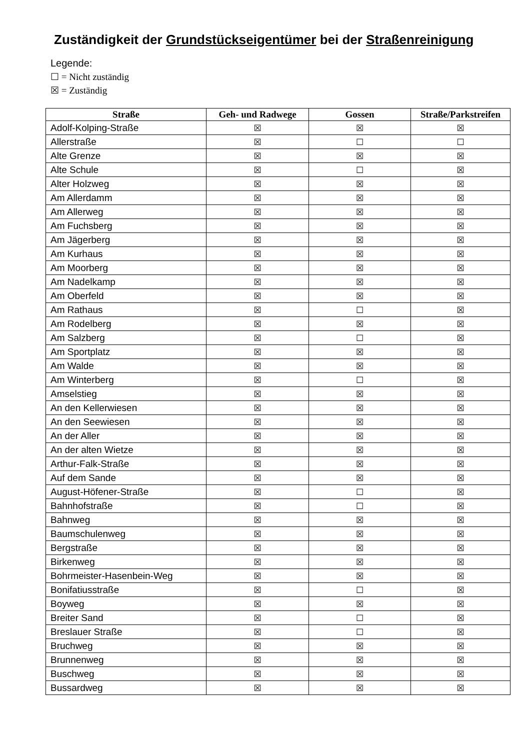Zuständigkeit der Grundstückseigentümer bei der Straßenreinigung
Legende:
☐ = Nicht zuständig
☒ = Zuständig
| Straße | Geh- und Radwege | Gossen | Straße/Parkstreifen |
| --- | --- | --- | --- |
| Adolf-Kolping-Straße | ☒ | ☒ | ☒ |
| Allerstraße | ☒ | ☐ | ☐ |
| Alte Grenze | ☒ | ☒ | ☒ |
| Alte Schule | ☒ | ☐ | ☒ |
| Alter Holzweg | ☒ | ☒ | ☒ |
| Am Allerdamm | ☒ | ☒ | ☒ |
| Am Allerweg | ☒ | ☒ | ☒ |
| Am Fuchsberg | ☒ | ☒ | ☒ |
| Am Jägerberg | ☒ | ☒ | ☒ |
| Am Kurhaus | ☒ | ☒ | ☒ |
| Am Moorberg | ☒ | ☒ | ☒ |
| Am Nadelkamp | ☒ | ☒ | ☒ |
| Am Oberfeld | ☒ | ☒ | ☒ |
| Am Rathaus | ☒ | ☐ | ☒ |
| Am Rodelberg | ☒ | ☒ | ☒ |
| Am Salzberg | ☒ | ☐ | ☒ |
| Am Sportplatz | ☒ | ☒ | ☒ |
| Am Walde | ☒ | ☒ | ☒ |
| Am Winterberg | ☒ | ☐ | ☒ |
| Amselstieg | ☒ | ☒ | ☒ |
| An den Kellerwiesen | ☒ | ☒ | ☒ |
| An den Seewiesen | ☒ | ☒ | ☒ |
| An der Aller | ☒ | ☒ | ☒ |
| An der alten Wietze | ☒ | ☒ | ☒ |
| Arthur-Falk-Straße | ☒ | ☒ | ☒ |
| Auf dem Sande | ☒ | ☒ | ☒ |
| August-Höfener-Straße | ☒ | ☐ | ☒ |
| Bahnhofstraße | ☒ | ☐ | ☒ |
| Bahnweg | ☒ | ☒ | ☒ |
| Baumschulenweg | ☒ | ☒ | ☒ |
| Bergstraße | ☒ | ☒ | ☒ |
| Birkenweg | ☒ | ☒ | ☒ |
| Bohrmeister-Hasenbein-Weg | ☒ | ☒ | ☒ |
| Bonifatiusstraße | ☒ | ☐ | ☒ |
| Boyweg | ☒ | ☒ | ☒ |
| Breiter Sand | ☒ | ☐ | ☒ |
| Breslauer Straße | ☒ | ☐ | ☒ |
| Bruchweg | ☒ | ☒ | ☒ |
| Brunnenweg | ☒ | ☒ | ☒ |
| Buschweg | ☒ | ☒ | ☒ |
| Bussardweg | ☒ | ☒ | ☒ |